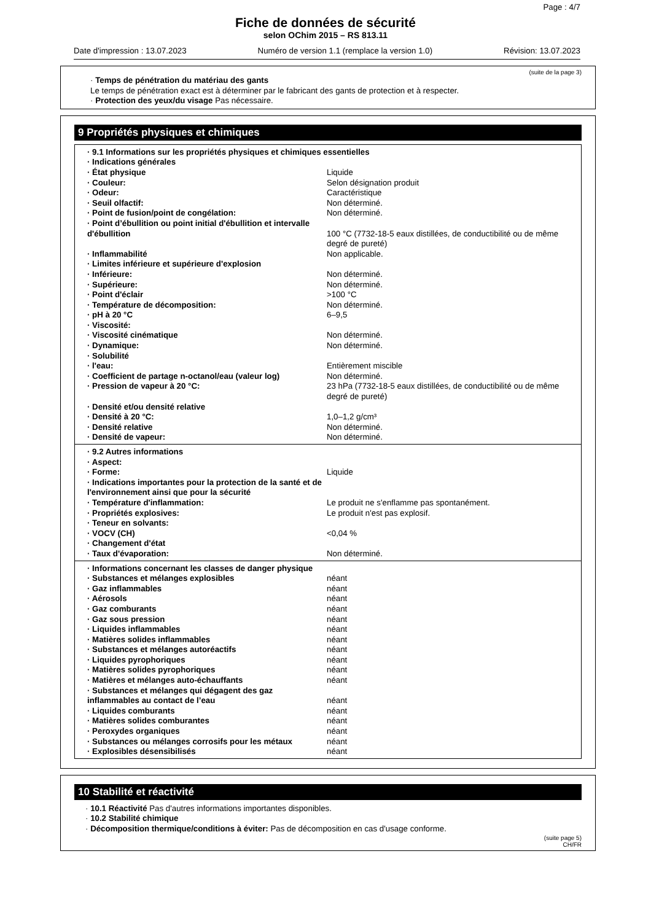Page : 4/7
Fiche de données de sécurité
selon OChim 2015 – RS 813.11
Date d'impression : 13.07.2023 Numéro de version 1.1 (remplace la version 1.0) Révision: 13.07.2023
(suite de la page 3)
· Temps de pénétration du matériau des gants
Le temps de pénétration exact est à déterminer par le fabricant des gants de protection et à respecter.
· Protection des yeux/du visage Pas nécessaire.
9 Propriétés physiques et chimiques
| · 9.1 Informations sur les propriétés physiques et chimiques essentielles | |
| · Indications générales | |
| · État physique | Liquide |
| · Couleur: | Selon désignation produit |
| · Odeur: | Caractéristique |
| · Seuil olfactif: | Non déterminé. |
| · Point de fusion/point de congélation: | Non déterminé. |
| · Point d’ébullition ou point initial d'ébullition et intervalle d'ébullition | 100 °C (7732-18-5 eaux distillées, de conductibilité ou de même degré de pureté) |
| · Inflammabilité | Non applicable. |
| · Limites inférieure et supérieure d'explosion | |
| · Inférieure: | Non déterminé. |
| · Supérieure: | Non déterminé. |
| · Point d'éclair | >100 °C |
| · Température de décomposition: | Non déterminé. |
| · pH à 20 °C | 6–9,5 |
| · Viscosité: | |
| · Viscosité cinématique | Non déterminé. |
| · Dynamique: | Non déterminé. |
| · Solubilité | |
| · l'eau: | Entièrement miscible |
| · Coefficient de partage n-octanol/eau (valeur log) | Non déterminé. |
| · Pression de vapeur à 20 °C: | 23 hPa (7732-18-5 eaux distillées, de conductibilité ou de même degré de pureté) |
| · Densité et/ou densité relative | |
| · Densité à 20 °C: | 1,0–1,2 g/cm³ |
| · Densité relative | Non déterminé. |
| · Densité de vapeur: | Non déterminé. |
| · 9.2 Autres informations | |
| · Aspect: | |
| · Forme: | Liquide |
| · Indications importantes pour la protection de la santé et de l'environnement ainsi que pour la sécurité | |
| · Température d'inflammation: | Le produit ne s'enflamme pas spontanément. |
| · Propriétés explosives: | Le produit n'est pas explosif. |
| · Teneur en solvants: | |
| · VOCV (CH) | <0,04 % |
| · Changement d'état | |
| · Taux d'évaporation: | Non déterminé. |
| · Informations concernant les classes de danger physique | |
| · Substances et mélanges explosibles | néant |
| · Gaz inflammables | néant |
| · Aérosols | néant |
| · Gaz comburants | néant |
| · Gaz sous pression | néant |
| · Liquides inflammables | néant |
| · Matières solides inflammables | néant |
| · Substances et mélanges autoréactifs | néant |
| · Liquides pyrophoriques | néant |
| · Matières solides pyrophoriques | néant |
| · Matières et mélanges auto-échauffants | néant |
| · Substances et mélanges qui dégagent des gaz inflammables au contact de l’eau | néant |
| · Liquides comburants | néant |
| · Matières solides comburantes | néant |
| · Peroxydes organiques | néant |
| · Substances ou mélanges corrosifs pour les métaux | néant |
| · Explosibles désensibilisés | néant |
10 Stabilité et réactivité
· 10.1 Réactivité Pas d'autres informations importantes disponibles.
· 10.2 Stabilité chimique
· Décomposition thermique/conditions à éviter: Pas de décomposition en cas d'usage conforme.
(suite page 5)
CH/FR